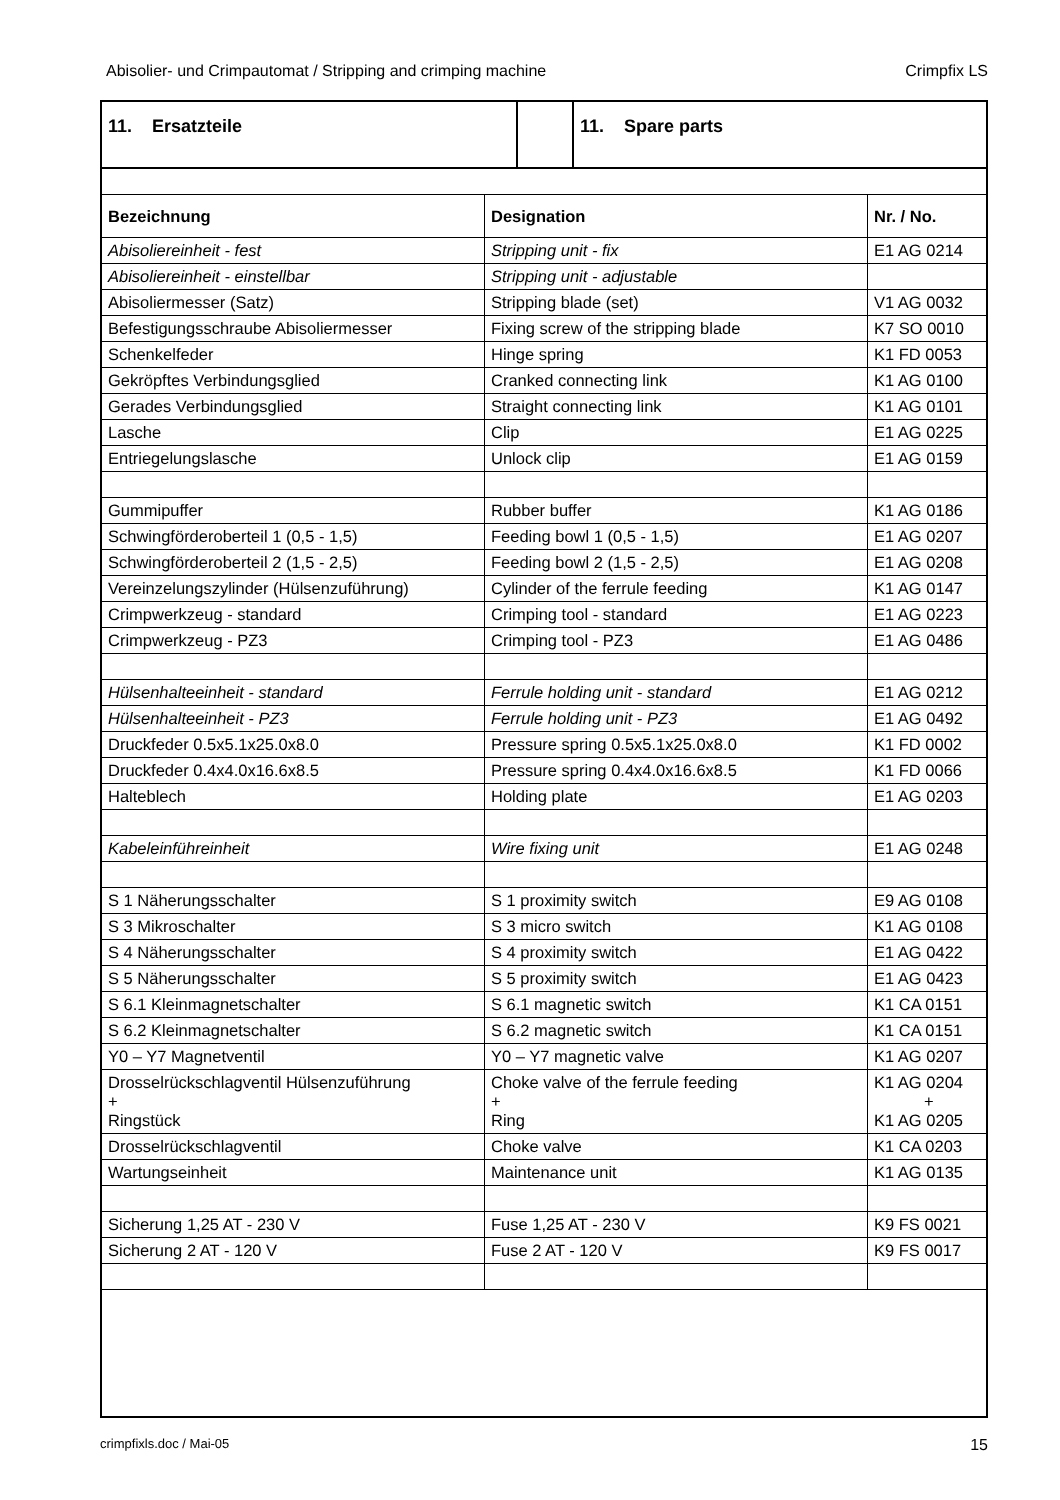Abisolier- und Crimpautomat / Stripping and crimping machine Crimpfix LS
11. Ersatzteile 11. Spare parts
| Bezeichnung | Designation | Nr. / No. |
| --- | --- | --- |
| Abisoliereinheit - fest | Stripping unit - fix | E1 AG 0214 |
| Abisoliereinheit - einstellbar | Stripping unit - adjustable | |
| Abisoliermesser (Satz) | Stripping blade (set) | V1 AG 0032 |
| Befestigungsschraube Abisoliermesser | Fixing screw of the stripping blade | K7 SO 0010 |
| Schenkelfeder | Hinge spring | K1 FD 0053 |
| Gekröpftes Verbindungsglied | Cranked connecting link | K1 AG 0100 |
| Gerades Verbindungsglied | Straight connecting link | K1 AG 0101 |
| Lasche | Clip | E1 AG 0225 |
| Entriegelungslasche | Unlock clip | E1 AG 0159 |
| Gummipuffer | Rubber buffer | K1 AG 0186 |
| Schwingförderoberteil 1 (0,5 - 1,5) | Feeding bowl 1 (0,5 - 1,5) | E1 AG 0207 |
| Schwingförderoberteil 2 (1,5 - 2,5) | Feeding bowl 2 (1,5 - 2,5) | E1 AG 0208 |
| Vereinzelungszylinder (Hülsenzuführung) | Cylinder of the ferrule feeding | K1 AG 0147 |
| Crimpwerkzeug - standard | Crimping tool - standard | E1 AG 0223 |
| Crimpwerkzeug - PZ3 | Crimping tool - PZ3 | E1 AG 0486 |
| Hülsenhalteeinheit - standard | Ferrule holding unit - standard | E1 AG 0212 |
| Hülsenhalteeinheit - PZ3 | Ferrule holding unit - PZ3 | E1 AG 0492 |
| Druckfeder 0.5x5.1x25.0x8.0 | Pressure spring 0.5x5.1x25.0x8.0 | K1 FD 0002 |
| Druckfeder 0.4x4.0x16.6x8.5 | Pressure spring 0.4x4.0x16.6x8.5 | K1 FD 0066 |
| Halteblech | Holding plate | E1 AG 0203 |
| Kabeleinführeinheit | Wire fixing unit | E1 AG 0248 |
| S 1 Näherungsschalter | S 1 proximity switch | E9 AG 0108 |
| S 3 Mikroschalter | S 3 micro switch | K1 AG 0108 |
| S 4 Näherungsschalter | S 4 proximity switch | E1 AG 0422 |
| S 5 Näherungsschalter | S 5 proximity switch | E1 AG 0423 |
| S 6.1 Kleinmagnetschalter | S 6.1 magnetic switch | K1 CA 0151 |
| S 6.2 Kleinmagnetschalter | S 6.2 magnetic switch | K1 CA 0151 |
| Y0 – Y7 Magnetventil | Y0 – Y7 magnetic valve | K1 AG 0207 |
| Drosselrückschlagventil Hülsenzuführung + Ringstück | Choke valve of the ferrule feeding + Ring | K1 AG 0204 + K1 AG 0205 |
| Drosselrückschlagventil | Choke valve | K1 CA 0203 |
| Wartungseinheit | Maintenance unit | K1 AG 0135 |
| Sicherung 1,25 AT - 230 V | Fuse 1,25 AT - 230 V | K9 FS 0021 |
| Sicherung 2 AT - 120 V | Fuse 2 AT - 120 V | K9 FS 0017 |
crimpfixls.doc / Mai-05 15